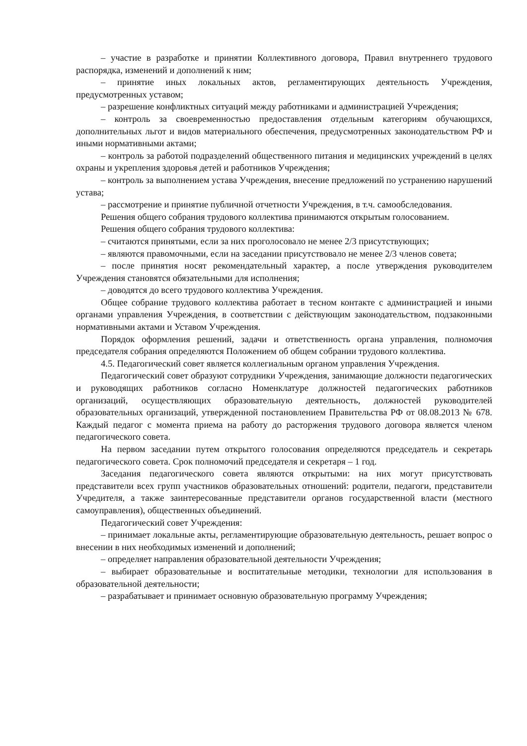– участие в разработке и принятии Коллективного договора, Правил внутреннего трудового распорядка, изменений и дополнений к ним;
– принятие иных локальных актов, регламентирующих деятельность Учреждения, предусмотренных уставом;
– разрешение конфликтных ситуаций между работниками и администрацией Учреждения;
– контроль за своевременностью предоставления отдельным категориям обучающихся, дополнительных льгот и видов материального обеспечения, предусмотренных законодательством РФ и иными нормативными актами;
– контроль за работой подразделений общественного питания и медицинских учреждений в целях охраны и укрепления здоровья детей и работников Учреждения;
– контроль за выполнением устава Учреждения, внесение предложений по устранению нарушений устава;
– рассмотрение и принятие публичной отчетности Учреждения, в т.ч. самообследования.
Решения общего собрания трудового коллектива принимаются открытым голосованием.
Решения общего собрания трудового коллектива:
– считаются принятыми, если за них проголосовало не менее 2/3 присутствующих;
– являются правомочными, если на заседании присутствовало не менее 2/3 членов совета;
– после принятия носят рекомендательный характер, а после утверждения руководителем Учреждения становятся обязательными для исполнения;
– доводятся до всего трудового коллектива Учреждения.
Общее собрание трудового коллектива работает в тесном контакте с администрацией и иными органами управления Учреждения, в соответствии с действующим законодательством, подзаконными нормативными актами и Уставом Учреждения.
Порядок оформления решений, задачи и ответственность органа управления, полномочия председателя собрания определяются Положением об общем собрании трудового коллектива.
4.5. Педагогический совет является коллегиальным органом управления Учреждения.
Педагогический совет образуют сотрудники Учреждения, занимающие должности педагогических и руководящих работников согласно Номенклатуре должностей педагогических работников организаций, осуществляющих образовательную деятельность, должностей руководителей образовательных организаций, утвержденной постановлением Правительства РФ от 08.08.2013 № 678. Каждый педагог с момента приема на работу до расторжения трудового договора является членом педагогического совета.
На первом заседании путем открытого голосования определяются председатель и секретарь педагогического совета. Срок полномочий председателя и секретаря – 1 год.
Заседания педагогического совета являются открытыми: на них могут присутствовать представители всех групп участников образовательных отношений: родители, педагоги, представители Учредителя, а также заинтересованные представители органов государственной власти (местного самоуправления), общественных объединений.
Педагогический совет Учреждения:
– принимает локальные акты, регламентирующие образовательную деятельность, решает вопрос о внесении в них необходимых изменений и дополнений;
– определяет направления образовательной деятельности Учреждения;
– выбирает образовательные и воспитательные методики, технологии для использования в образовательной деятельности;
– разрабатывает и принимает основную образовательную программу Учреждения;